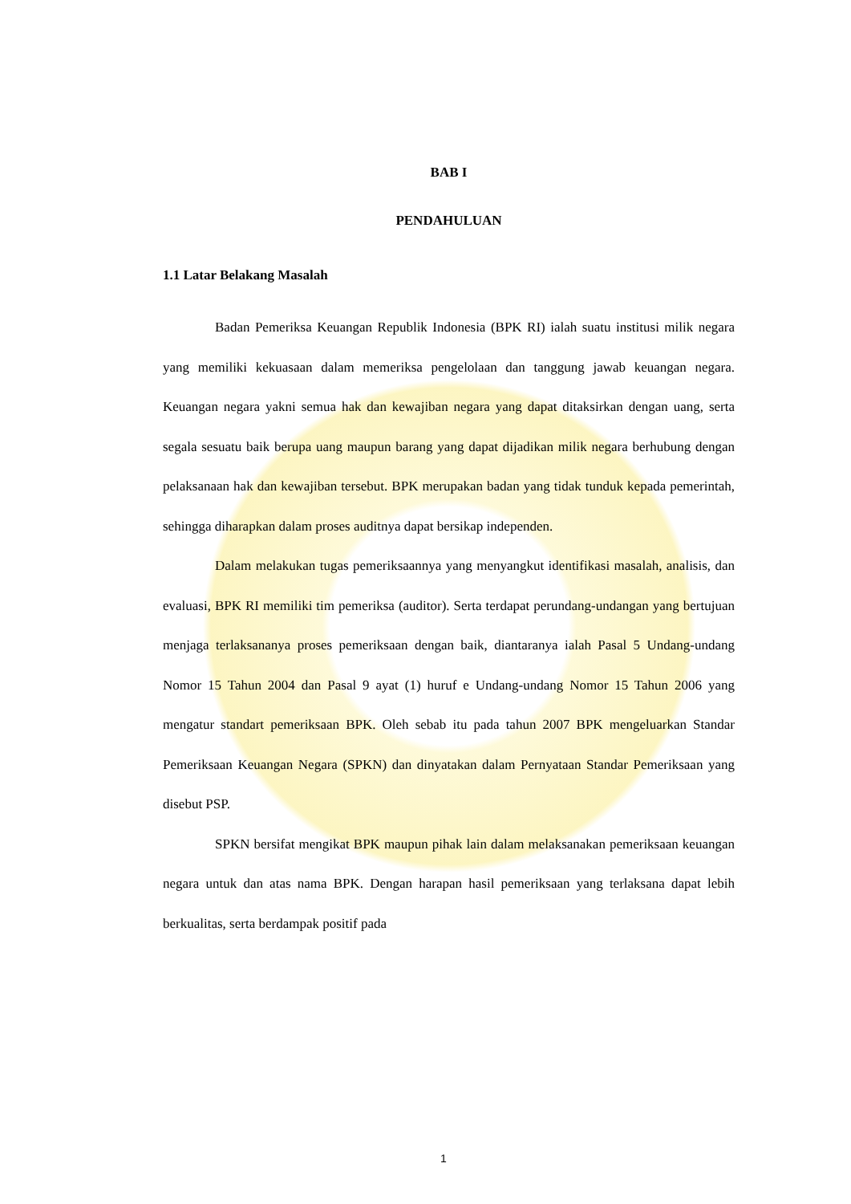BAB I
PENDAHULUAN
1.1 Latar Belakang Masalah
Badan Pemeriksa Keuangan Republik Indonesia (BPK RI) ialah suatu institusi milik negara yang memiliki kekuasaan dalam memeriksa pengelolaan dan tanggung jawab keuangan negara. Keuangan negara yakni semua hak dan kewajiban negara yang dapat ditaksirkan dengan uang, serta segala sesuatu baik berupa uang maupun barang yang dapat dijadikan milik negara berhubung dengan pelaksanaan hak dan kewajiban tersebut. BPK merupakan badan yang tidak tunduk kepada pemerintah, sehingga diharapkan dalam proses auditnya dapat bersikap independen.
Dalam melakukan tugas pemeriksaannya yang menyangkut identifikasi masalah, analisis, dan evaluasi, BPK RI memiliki tim pemeriksa (auditor). Serta terdapat perundang-undangan yang bertujuan menjaga terlaksananya proses pemeriksaan dengan baik, diantaranya ialah Pasal 5 Undang-undang Nomor 15 Tahun 2004 dan Pasal 9 ayat (1) huruf e Undang-undang Nomor 15 Tahun 2006 yang mengatur standart pemeriksaan BPK. Oleh sebab itu pada tahun 2007 BPK mengeluarkan Standar Pemeriksaan Keuangan Negara (SPKN) dan dinyatakan dalam Pernyataan Standar Pemeriksaan yang disebut PSP.
SPKN bersifat mengikat BPK maupun pihak lain dalam melaksanakan pemeriksaan keuangan negara untuk dan atas nama BPK. Dengan harapan hasil pemeriksaan yang terlaksana dapat lebih berkualitas, serta berdampak positif pada
1